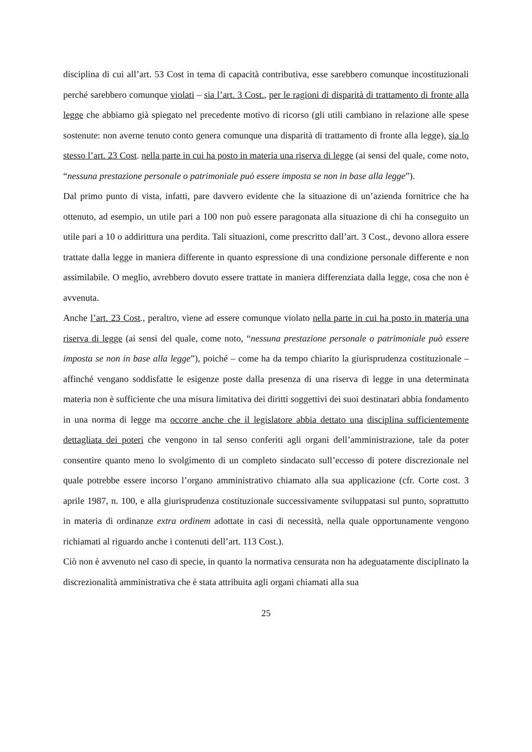disciplina di cui all’art. 53 Cost in tema di capacità contributiva, esse sarebbero comunque incostituzionali perché sarebbero comunque violati – sia l’art. 3 Cost., per le ragioni di disparità di trattamento di fronte alla legge che abbiamo già spiegato nel precedente motivo di ricorso (gli utili cambiano in relazione alle spese sostenute: non averne tenuto conto genera comunque una disparità di trattamento di fronte alla legge), sia lo stesso l’art. 23 Cost. nella parte in cui ha posto in materia una riserva di legge (ai sensi del quale, come noto, “nessuna prestazione personale o patrimoniale può essere imposta se non in base alla legge”).
Dal primo punto di vista, infatti, pare davvero evidente che la situazione di un’azienda fornitrice che ha ottenuto, ad esempio, un utile pari a 100 non può essere paragonata alla situazione di chi ha conseguito un utile pari a 10 o addirittura una perdita. Tali situazioni, come prescritto dall’art. 3 Cost., devono allora essere trattate dalla legge in maniera differente in quanto espressione di una condizione personale differente e non assimilabile. O meglio, avrebbero dovuto essere trattate in maniera differenziata dalla legge, cosa che non è avvenuta.
Anche l’art. 23 Cost., peraltro, viene ad essere comunque violato nella parte in cui ha posto in materia una riserva di legge (ai sensi del quale, come noto, “nessuna prestazione personale o patrimoniale può essere imposta se non in base alla legge”), poiché – come ha da tempo chiarito la giurisprudenza costituzionale – affinché vengano soddisfatte le esigenze poste dalla presenza di una riserva di legge in una determinata materia non è sufficiente che una misura limitativa dei diritti soggettivi dei suoi destinatari abbia fondamento in una norma di legge ma occorre anche che il legislatore abbia dettato una disciplina sufficientemente dettagliata dei poteri che vengono in tal senso conferiti agli organi dell’amministrazione, tale da poter consentire quanto meno lo svolgimento di un completo sindacato sull’eccesso di potere discrezionale nel quale potrebbe essere incorso l’organo amministrativo chiamato alla sua applicazione (cfr. Corte cost. 3 aprile 1987, n. 100, e alla giurisprudenza costituzionale successivamente sviluppatasi sul punto, soprattutto in materia di ordinanze extra ordinem adottate in casi di necessità, nella quale opportunamente vengono richiamati al riguardo anche i contenuti dell’art. 113 Cost.).
Ciò non è avvenuto nel caso di specie, in quanto la normativa censurata non ha adeguatamente disciplinato la discrezionalità amministrativa che è stata attribuita agli organi chiamati alla sua
25